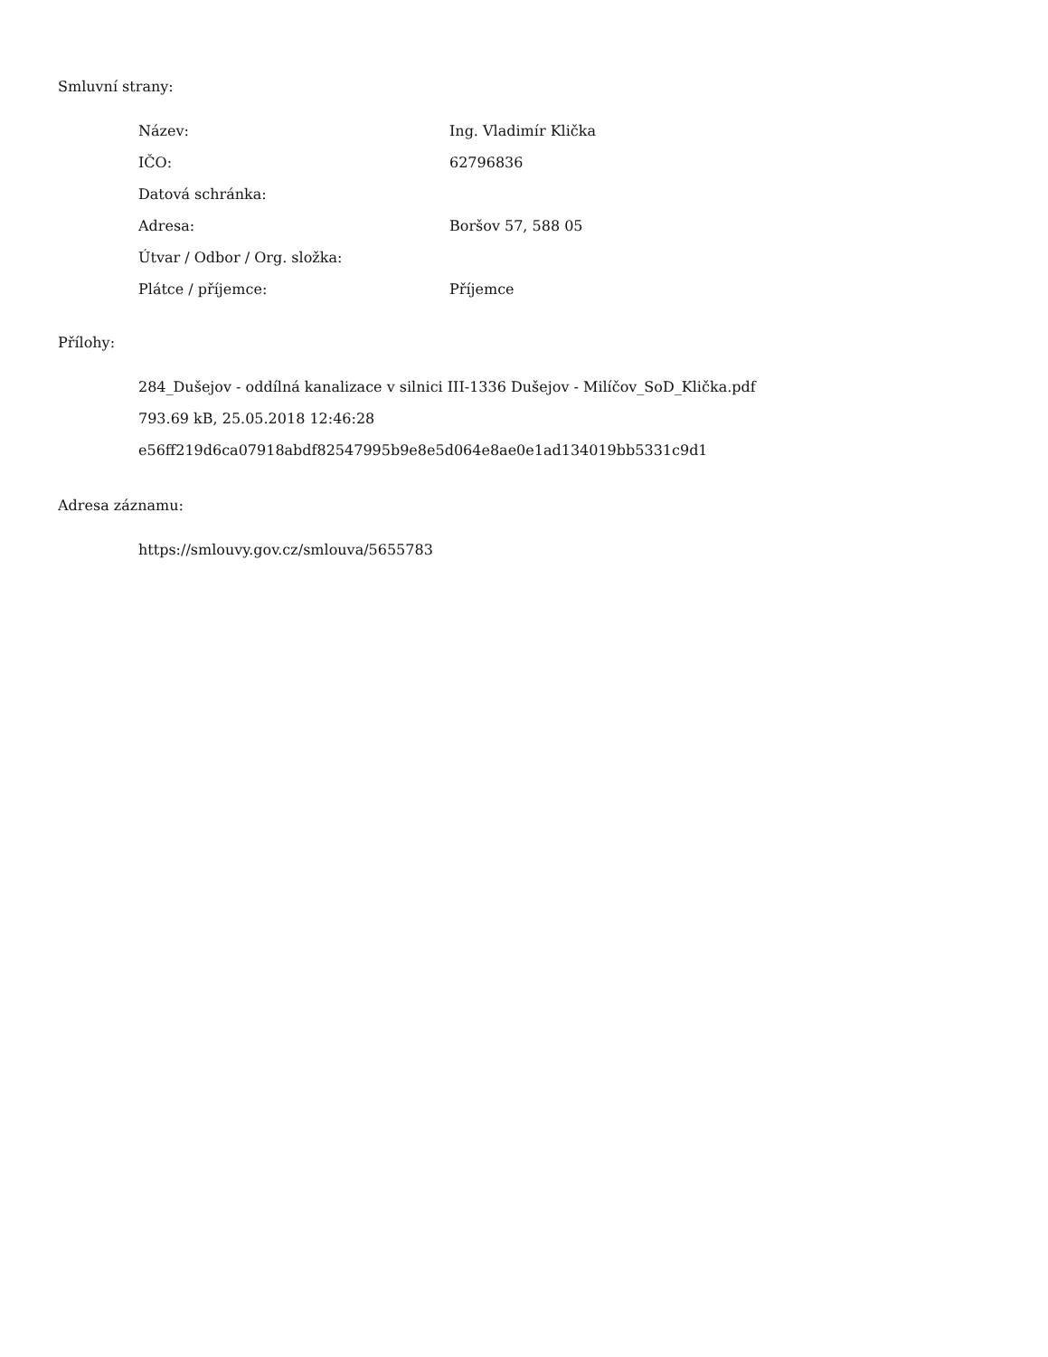Smluvní strany:
| Název: | Ing. Vladimír Klička |
| IČO: | 62796836 |
| Datová schránka: | |
| Adresa: | Boršov 57, 588 05 |
| Útvar / Odbor / Org. složka: | |
| Plátce / příjemce: | Příjemce |
Přílohy:
284_Dušejov - oddílná kanalizace v silnici III-1336 Dušejov - Milíčov_SoD_Klička.pdf
793.69 kB, 25.05.2018 12:46:28
e56ff219d6ca07918abdf82547995b9e8e5d064e8ae0e1ad134019bb5331c9d1
Adresa záznamu:
https://smlouvy.gov.cz/smlouva/5655783